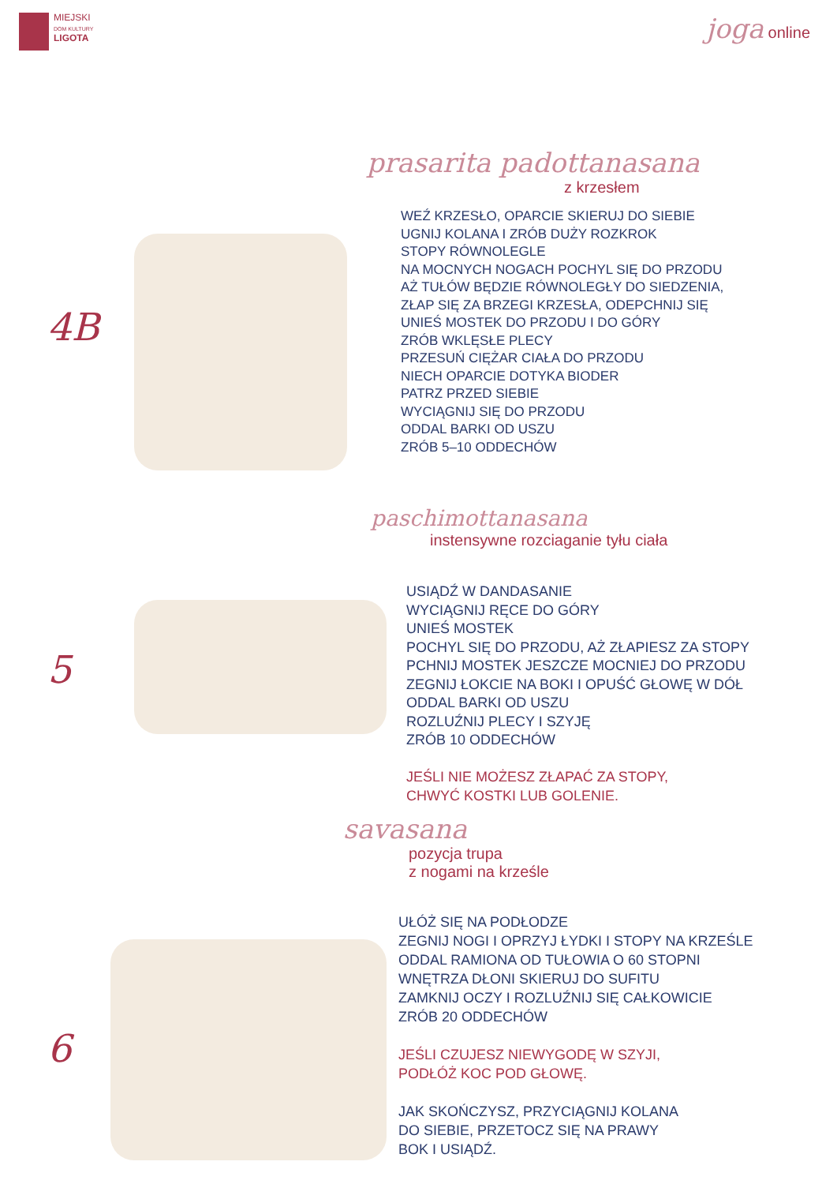MIEJSKI
DOM KULTURY
LIGOTA
joga online
prasarita padottanasana
z krzesłem
4B
WEŹ KRZESŁO, OPARCIE SKIERUJ DO SIEBIE
UGNIJ KOLANA I ZRÓB DUŻY ROZKROK
STOPY RÓWNOLEGLE
NA MOCNYCH NOGACH POCHYL SIĘ DO PRZODU
AŻ TUŁÓW BĘDZIE RÓWNOLEGŁY DO SIEDZENIA,
ZŁAP SIĘ ZA BRZEGI KRZESŁA, ODEPCHNIJ SIĘ
UNIEŚ MOSTEK DO PRZODU I DO GÓRY
ZRÓB WKLĘSŁE PLECY
PRZESUŃ CIĘŻAR CIAŁA DO PRZODU
NIECH OPARCIE DOTYKA BIODER
PATRZ PRZED SIEBIE
WYCIĄGNIJ SIĘ DO PRZODU
ODDAL BARKI OD USZU
ZRÓB 5–10 ODDECHÓW
paschimottanasana
instensywne rozciaganie tyłu ciała
5
USIĄDŹ W DANDASANIE
WYCIĄGNIJ RĘCE DO GÓRY
UNIEŚ MOSTEK
POCHYL SIĘ DO PRZODU, AŻ ZŁAPIESZ ZA STOPY
PCHNIJ MOSTEK JESZCZE MOCNIEJ DO PRZODU
ZEGNIJ ŁOKCIE NA BOKI I OPUŚĆ GŁOWĘ W DÓŁ
ODDAL BARKI OD USZU
ROZLUŹNIJ PLECY I SZYJĘ
ZRÓB 10 ODDECHÓW
JEŚLI NIE MOŻESZ ZŁAPAĆ ZA STOPY,
CHWYĆ KOSTKI LUB GOLENIE.
savasana
pozycja trupa
z nogami na krześle
6
UŁÓŻ SIĘ NA PODŁODZE
ZEGNIJ NOGI I OPRZYJ ŁYDKI I STOPY NA KRZEŚLE
ODDAL RAMIONA OD TUŁOWIA O 60 STOPNI
WNĘTRZA DŁONI SKIERUJ DO SUFITU
ZAMKNIJ OCZY I ROZLUŹNIJ SIĘ CAŁKOWICIE
ZRÓB 20 ODDECHÓW
JEŚLI CZUJESZ NIEWYGODĘ W SZYJI,
PODŁÓŻ KOC POD GŁOWĘ.
JAK SKOŃCZYSZ, PRZYCIĄGNIJ KOLANA
DO SIEBIE, PRZETOCZ SIĘ NA PRAWY
BOK I USIĄDŹ.